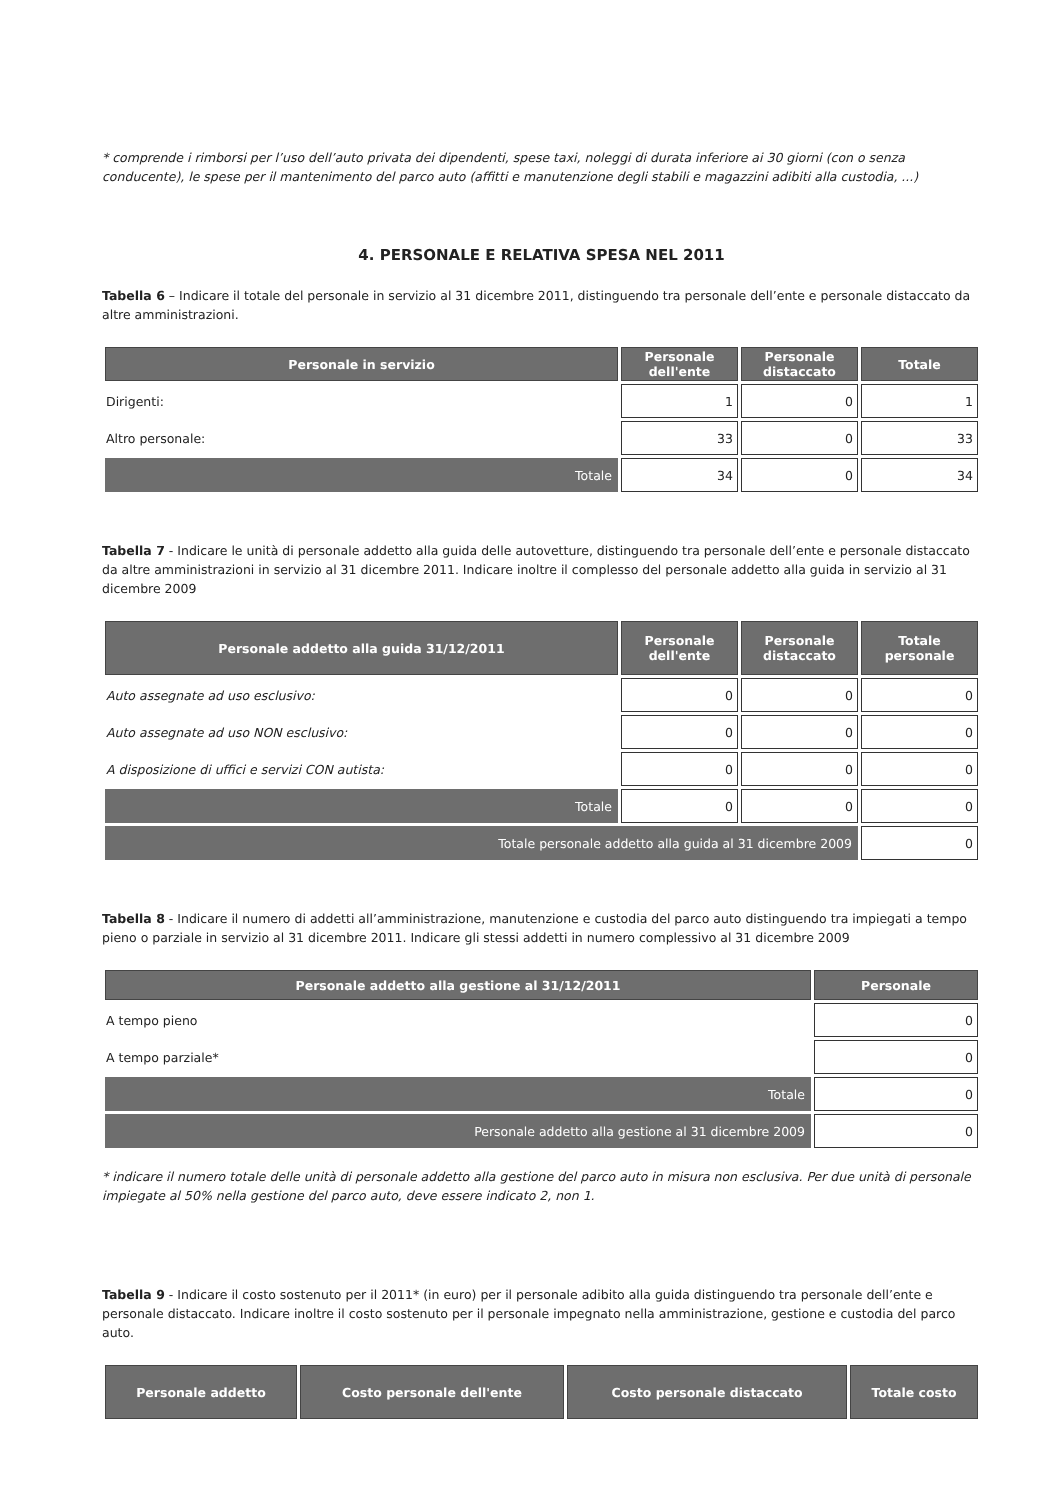* comprende i rimborsi per l’uso dell’auto privata dei dipendenti, spese taxi, noleggi di durata inferiore ai 30 giorni (con o senza conducente), le spese per il mantenimento del parco auto (affitti e manutenzione degli stabili e magazzini adibiti alla custodia, ...)
4. PERSONALE E RELATIVA SPESA NEL 2011
Tabella 6 – Indicare il totale del personale in servizio al 31 dicembre 2011, distinguendo tra personale dell’ente e personale distaccato da altre amministrazioni.
| Personale in servizio | Personale dell'ente | Personale distaccato | Totale |
| --- | --- | --- | --- |
| Dirigenti: | 1 | 0 | 1 |
| Altro personale: | 33 | 0 | 33 |
| Totale | 34 | 0 | 34 |
Tabella 7 - Indicare le unità di personale addetto alla guida delle autovetture, distinguendo tra personale dell’ente e personale distaccato da altre amministrazioni in servizio al 31 dicembre 2011. Indicare inoltre il complesso del personale addetto alla guida in servizio al 31 dicembre 2009
| Personale addetto alla guida 31/12/2011 | Personale dell'ente | Personale distaccato | Totale personale |
| --- | --- | --- | --- |
| Auto assegnate ad uso esclusivo: | 0 | 0 | 0 |
| Auto assegnate ad uso NON esclusivo: | 0 | 0 | 0 |
| A disposizione di uffici e servizi CON autista: | 0 | 0 | 0 |
| Totale | 0 | 0 | 0 |
| Totale personale addetto alla guida al 31 dicembre 2009 | | | 0 |
Tabella 8 - Indicare il numero di addetti all’amministrazione, manutenzione e custodia del parco auto distinguendo tra impiegati a tempo pieno o parziale in servizio al 31 dicembre 2011. Indicare gli stessi addetti in numero complessivo al 31 dicembre 2009
| Personale addetto alla gestione al 31/12/2011 | Personale |
| --- | --- |
| A tempo pieno | 0 |
| A tempo parziale* | 0 |
| Totale | 0 |
| Personale addetto alla gestione al 31 dicembre 2009 | 0 |
* indicare il numero totale delle unità di personale addetto alla gestione del parco auto in misura non esclusiva. Per due unità di personale impiegate al 50% nella gestione del parco auto, deve essere indicato 2, non 1.
Tabella 9 - Indicare il costo sostenuto per il 2011* (in euro) per il personale adibito alla guida distinguendo tra personale dell’ente e personale distaccato. Indicare inoltre il costo sostenuto per il personale impegnato nella amministrazione, gestione e custodia del parco auto.
| Personale addetto | Costo personale dell'ente | Costo personale distaccato | Totale costo |
| --- | --- | --- | --- |